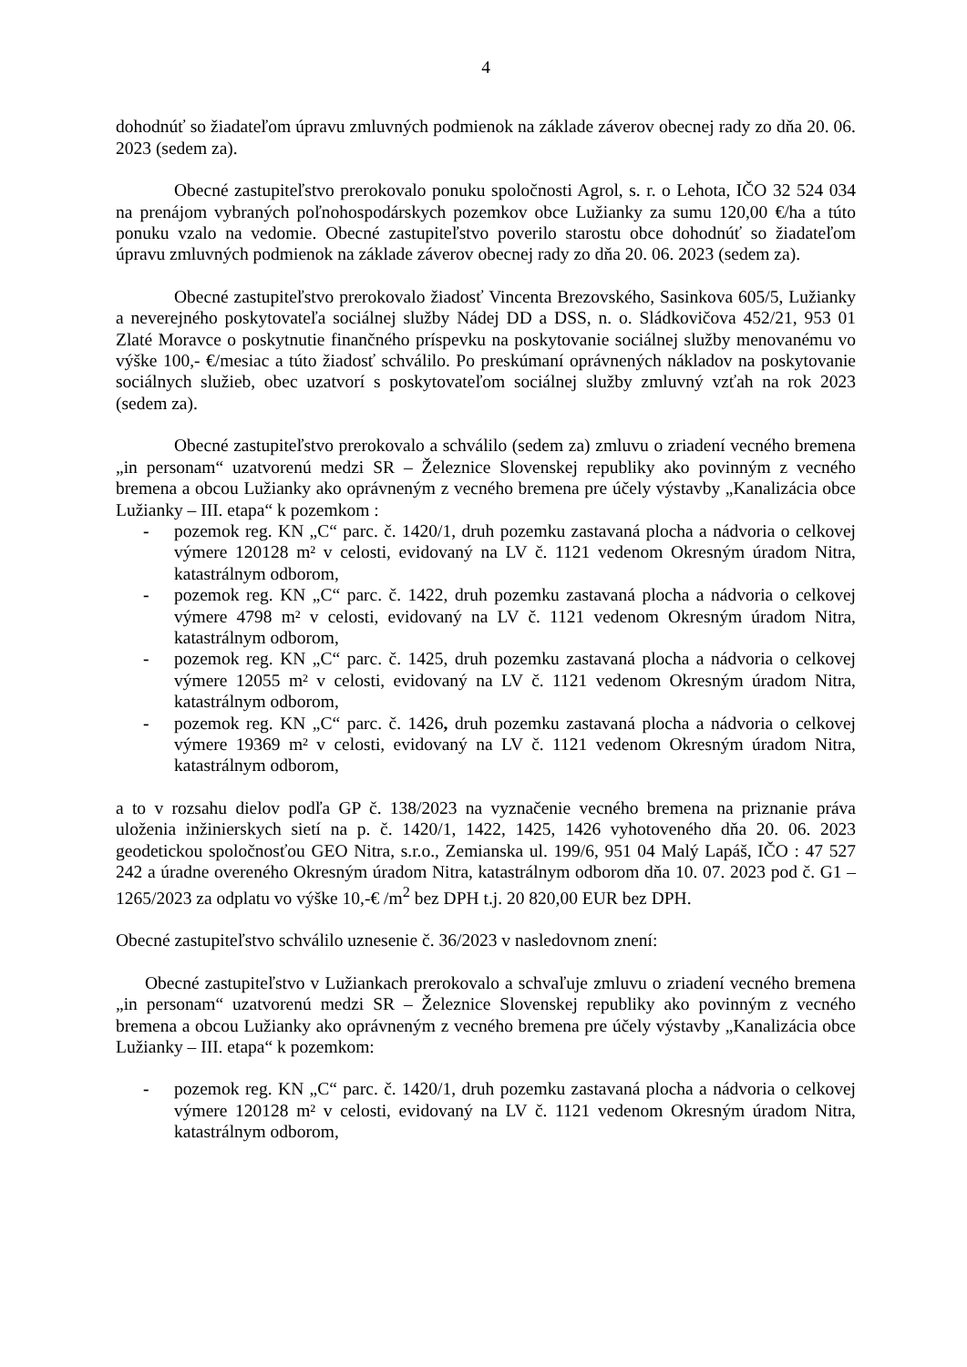4
dohodnúť so žiadateľom úpravu zmluvných podmienok na základe záverov obecnej rady zo dňa 20. 06. 2023 (sedem za).
Obecné zastupiteľstvo prerokovalo ponuku spoločnosti Agrol, s. r. o Lehota, IČO 32 524 034 na prenájom vybraných poľnohospodárskych pozemkov obce Lužianky za sumu 120,00 €/ha a túto ponuku vzalo na vedomie. Obecné zastupiteľstvo poverilo starostu obce dohodnúť so žiadateľom úpravu zmluvných podmienok na základe záverov obecnej rady zo dňa 20. 06. 2023 (sedem za).
Obecné zastupiteľstvo prerokovalo žiadosť Vincenta Brezovského, Sasinkova 605/5, Lužianky a neverejného poskytovateľa sociálnej služby Nádej DD a DSS, n. o. Sládkovičova 452/21, 953 01 Zlaté Moravce o poskytnutie finančného príspevku na poskytovanie sociálnej služby menovanému vo výške 100,- €/mesiac a túto žiadosť schválilo. Po preskúmaní oprávnených nákladov na poskytovanie sociálnych služieb, obec uzatvorí s poskytovateľom sociálnej služby zmluvný vzťah na rok 2023 (sedem za).
Obecné zastupiteľstvo prerokovalo a schválilo (sedem za) zmluvu o zriadení vecného bremena „in personam“ uzatvorenú medzi SR – Železnice Slovenskej republiky ako povinným z vecného bremena a obcou Lužianky ako oprávneným z vecného bremena pre účely výstavby „Kanalizácia obce Lužianky – III. etapa“ k pozemkom :
- pozemok reg. KN „C“ parc. č. 1420/1, druh pozemku zastavaná plocha a nádvoria o celkovej výmere 120128 m² v celosti, evidovaný na LV č. 1121 vedenom Okresným úradom Nitra, katastrálnym odborom,
- pozemok reg. KN „C“ parc. č. 1422, druh pozemku zastavaná plocha a nádvoria o celkovej výmere 4798 m² v celosti, evidovaný na LV č. 1121 vedenom Okresným úradom Nitra, katastrálnym odborom,
- pozemok reg. KN „C“ parc. č. 1425, druh pozemku zastavaná plocha a nádvoria o celkovej výmere 12055 m² v celosti, evidovaný na LV č. 1121 vedenom Okresným úradom Nitra, katastrálnym odborom,
- pozemok reg. KN „C“ parc. č. 1426, druh pozemku zastavaná plocha a nádvoria o celkovej výmere 19369 m² v celosti, evidovaný na LV č. 1121 vedenom Okresným úradom Nitra, katastrálnym odborom,
a to v rozsahu dielov podľa GP č. 138/2023 na vyznačenie vecného bremena na priznanie práva uloženia inžinierskych sietí na p. č. 1420/1, 1422, 1425, 1426 vyhotoveného dňa 20. 06. 2023 geodetickou spoločnosťou GEO Nitra, s.r.o., Zemianska ul. 199/6, 951 04 Malý Lapáš, IČO : 47 527 242 a úradne overeného Okresným úradom Nitra, katastrálnym odborom dňa 10. 07. 2023 pod č. G1 – 1265/2023 za odplatu vo výške 10,-€ /m<sup>2</sup> bez DPH t.j. 20 820,00 EUR bez DPH.
Obecné zastupiteľstvo schválilo uznesenie č. 36/2023 v nasledovnom znení:
Obecné zastupiteľstvo v Lužiankach prerokovalo a schvaľuje zmluvu o zriadení vecného bremena „in personam“ uzatvorenú medzi SR – Železnice Slovenskej republiky ako povinným z vecného bremena a obcou Lužianky ako oprávneným z vecného bremena pre účely výstavby „Kanalizácia obce Lužianky – III. etapa“ k pozemkom:
- pozemok reg. KN „C“ parc. č. 1420/1, druh pozemku zastavaná plocha a nádvoria o celkovej výmere 120128 m² v celosti, evidovaný na LV č. 1121 vedenom Okresným úradom Nitra, katastrálnym odborom,